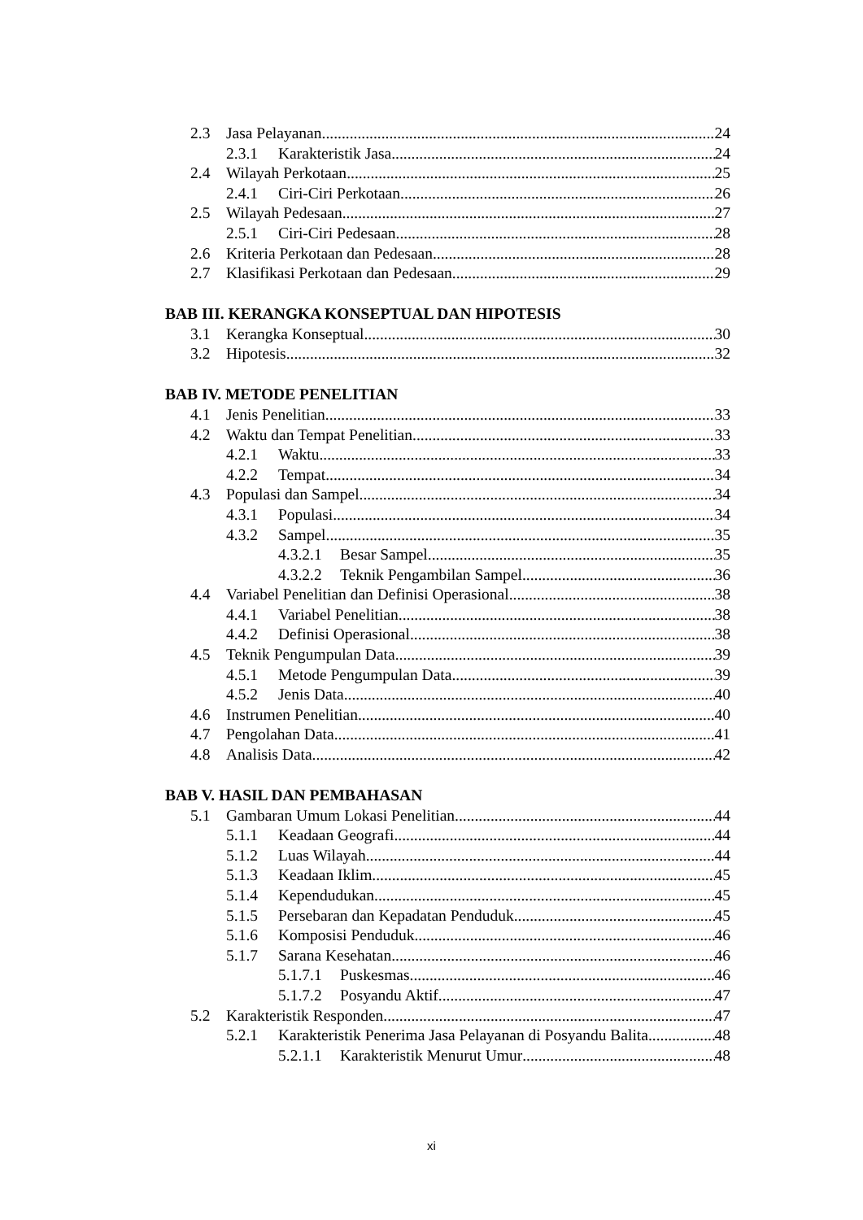2.3 Jasa Pelayanan 24
2.3.1 Karakteristik Jasa 24
2.4 Wilayah Perkotaan 25
2.4.1 Ciri-Ciri Perkotaan 26
2.5 Wilayah Pedesaan 27
2.5.1 Ciri-Ciri Pedesaan 28
2.6 Kriteria Perkotaan dan Pedesaan 28
2.7 Klasifikasi Perkotaan dan Pedesaan 29
BAB III. KERANGKA KONSEPTUAL DAN HIPOTESIS
3.1 Kerangka Konseptual 30
3.2 Hipotesis 32
BAB IV. METODE PENELITIAN
4.1 Jenis Penelitian 33
4.2 Waktu dan Tempat Penelitian 33
4.2.1 Waktu 33
4.2.2 Tempat 34
4.3 Populasi dan Sampel 34
4.3.1 Populasi 34
4.3.2 Sampel 35
4.3.2.1 Besar Sampel 35
4.3.2.2 Teknik Pengambilan Sampel 36
4.4 Variabel Penelitian dan Definisi Operasional 38
4.4.1 Variabel Penelitian 38
4.4.2 Definisi Operasional 38
4.5 Teknik Pengumpulan Data 39
4.5.1 Metode Pengumpulan Data 39
4.5.2 Jenis Data 40
4.6 Instrumen Penelitian 40
4.7 Pengolahan Data 41
4.8 Analisis Data 42
BAB V. HASIL DAN PEMBAHASAN
5.1 Gambaran Umum Lokasi Penelitian 44
5.1.1 Keadaan Geografi 44
5.1.2 Luas Wilayah 44
5.1.3 Keadaan Iklim 45
5.1.4 Kependudukan 45
5.1.5 Persebaran dan Kepadatan Penduduk 45
5.1.6 Komposisi Penduduk 46
5.1.7 Sarana Kesehatan 46
5.1.7.1 Puskesmas 46
5.1.7.2 Posyandu Aktif 47
5.2 Karakteristik Responden 47
5.2.1 Karakteristik Penerima Jasa Pelayanan di Posyandu Balita 48
5.2.1.1 Karakteristik Menurut Umur 48
xi